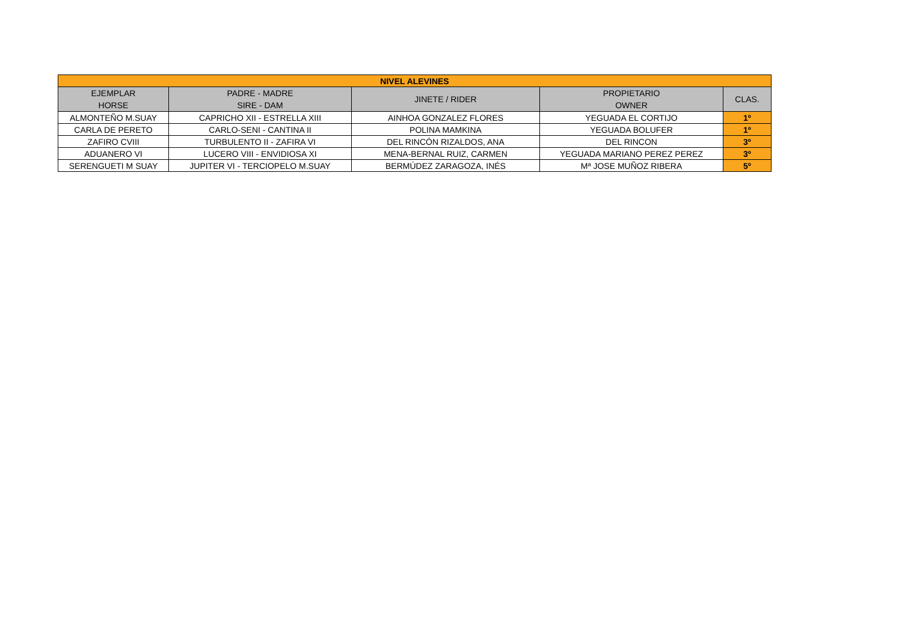| NIVEL ALEVINES | | | | |
| --- | --- | --- | --- | --- |
| EJEMPLAR HORSE | PADRE - MADRE SIRE - DAM | JINETE / RIDER | PROPIETARIO OWNER | CLAS. |
| ALMONTEÑO M.SUAY | CAPRICHO XII - ESTRELLA XIII | AINHOA GONZALEZ FLORES | YEGUADA EL CORTIJO | 1º |
| CARLA DE PERETO | CARLO-SENI - CANTINA II | POLINA MAMKINA | YEGUADA BOLUFER | 1º |
| ZAFIRO CVIII | TURBULENTO II - ZAFIRA VI | DEL RINCÓN RIZALDOS, ANA | DEL RINCON | 3º |
| ADUANERO VI | LUCERO VIII - ENVIDIOSA XI | MENA-BERNAL RUIZ, CARMEN | YEGUADA MARIANO PEREZ PEREZ | 3º |
| SERENGUETI M SUAY | JUPITER VI - TERCIOPELO M.SUAY | BERMÚDEZ ZARAGOZA, INÉS | Mª JOSE MUÑOZ RIBERA | 5º |